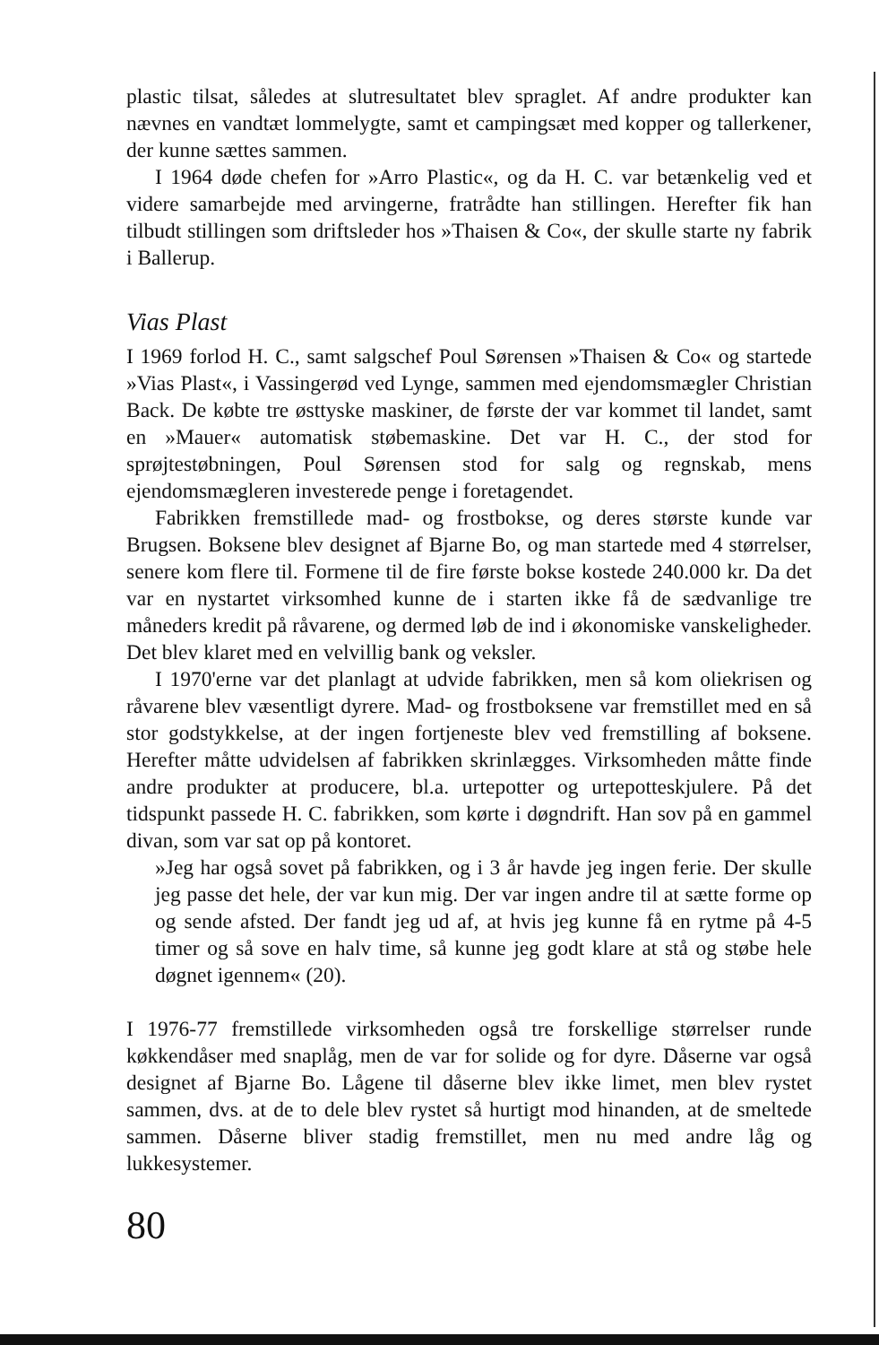plastic tilsat, således at slutresultatet blev spraglet. Af andre produkter kan nævnes en vandtæt lommelygte, samt et campingsæt med kopper og tallerkener, der kunne sættes sammen.
I 1964 døde chefen for »Arro Plastic«, og da H. C. var betænkelig ved et videre samarbejde med arvingerne, fratrådte han stillingen. Herefter fik han tilbudt stillingen som driftsleder hos »Thaisen & Co«, der skulle starte ny fabrik i Ballerup.
Vias Plast
I 1969 forlod H. C., samt salgschef Poul Sørensen »Thaisen & Co« og startede »Vias Plast«, i Vassingerød ved Lynge, sammen med ejendomsmægler Christian Back. De købte tre østtyske maskiner, de første der var kommet til landet, samt en »Mauer« automatisk støbemaskine. Det var H. C., der stod for sprøjtestøbningen, Poul Sørensen stod for salg og regnskab, mens ejendomsmægleren investerede penge i foretagendet.
Fabrikken fremstillede mad- og frostbokse, og deres største kunde var Brugsen. Boksene blev designet af Bjarne Bo, og man startede med 4 størrelser, senere kom flere til. Formene til de fire første bokse kostede 240.000 kr. Da det var en nystartet virksomhed kunne de i starten ikke få de sædvanlige tre måneders kredit på råvarene, og dermed løb de ind i økonomiske vanskeligheder. Det blev klaret med en velvillig bank og veksler.
I 1970'erne var det planlagt at udvide fabrikken, men så kom oliekrisen og råvarene blev væsentligt dyrere. Mad- og frostboksene var fremstillet med en så stor godstykkelse, at der ingen fortjeneste blev ved fremstilling af boksene. Herefter måtte udvidelsen af fabrikken skrinlægges. Virksomheden måtte finde andre produkter at producere, bl.a. urtepotter og urtepotteskjulere. På det tidspunkt passede H. C. fabrikken, som kørte i døgndrift. Han sov på en gammel divan, som var sat op på kontoret.
»Jeg har også sovet på fabrikken, og i 3 år havde jeg ingen ferie. Der skulle jeg passe det hele, der var kun mig. Der var ingen andre til at sætte forme op og sende afsted. Der fandt jeg ud af, at hvis jeg kunne få en rytme på 4-5 timer og så sove en halv time, så kunne jeg godt klare at stå og støbe hele døgnet igennem« (20).
I 1976-77 fremstillede virksomheden også tre forskellige størrelser runde køkkendåser med snaplåg, men de var for solide og for dyre. Dåserne var også designet af Bjarne Bo. Lågene til dåserne blev ikke limet, men blev rystet sammen, dvs. at de to dele blev rystet så hurtigt mod hinanden, at de smeltede sammen. Dåserne bliver stadig fremstillet, men nu med andre låg og lukkesystemer.
80